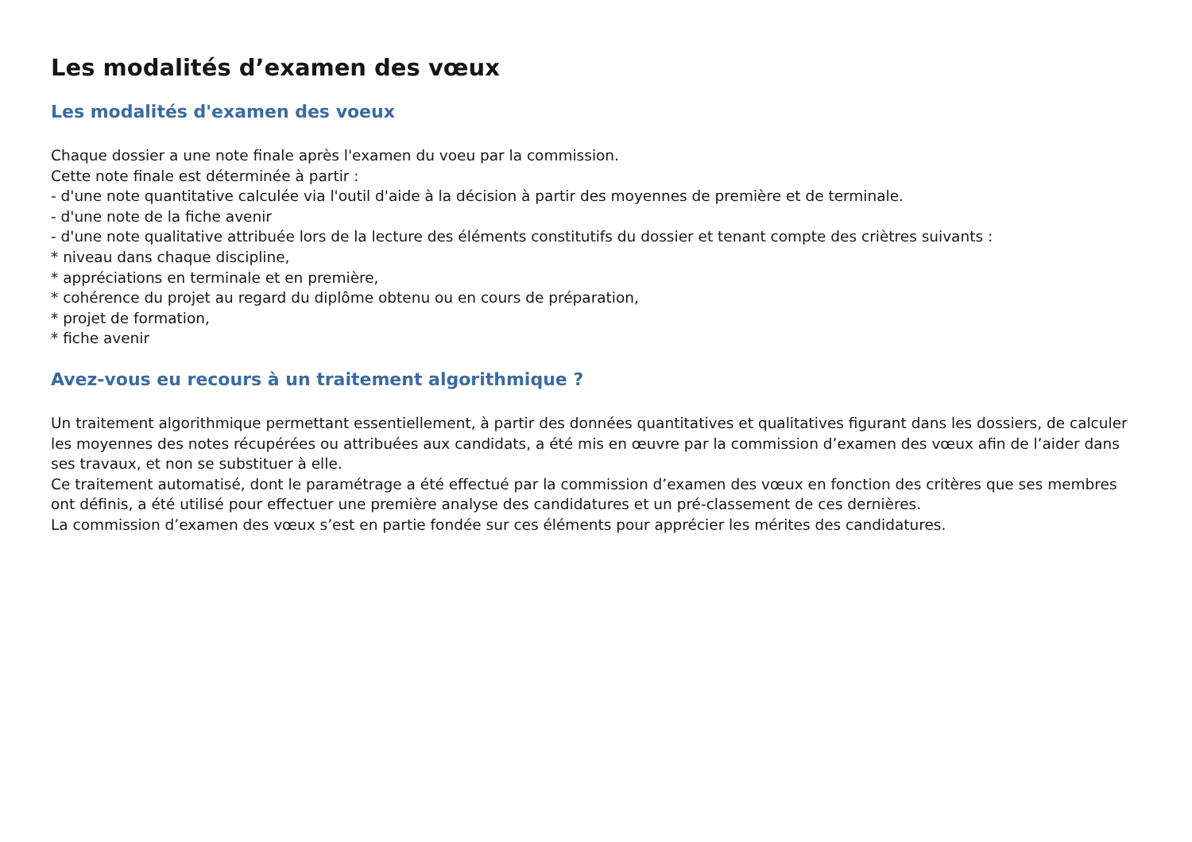Les modalités d’examen des vœux
Les modalités d'examen des voeux
Chaque dossier a une note finale après l'examen du voeu par la commission.
Cette note finale est déterminée à partir :
- d'une note quantitative calculée via l'outil d'aide à la décision à partir des moyennes de première et de terminale.
- d'une note de la fiche avenir
- d'une note qualitative attribuée lors de la lecture des éléments constitutifs du dossier et tenant compte des criètres suivants :
* niveau dans chaque discipline,
* appréciations en terminale et en première,
* cohérence du projet au regard du diplôme obtenu ou en cours de préparation,
* projet de formation,
* fiche avenir
Avez-vous eu recours à un traitement algorithmique ?
Un traitement algorithmique permettant essentiellement, à partir des données quantitatives et qualitatives figurant dans les dossiers, de calculer les moyennes des notes récupérées ou attribuées aux candidats, a été mis en œuvre par la commission d’examen des vœux afin de l’aider dans ses travaux, et non se substituer à elle.
Ce traitement automatisé, dont le paramétrage a été effectué par la commission d’examen des vœux en fonction des critères que ses membres ont définis, a été utilisé pour effectuer une première analyse des candidatures et un pré-classement de ces dernières.
La commission d’examen des vœux s’est en partie fondée sur ces éléments pour apprécier les mérites des candidatures.